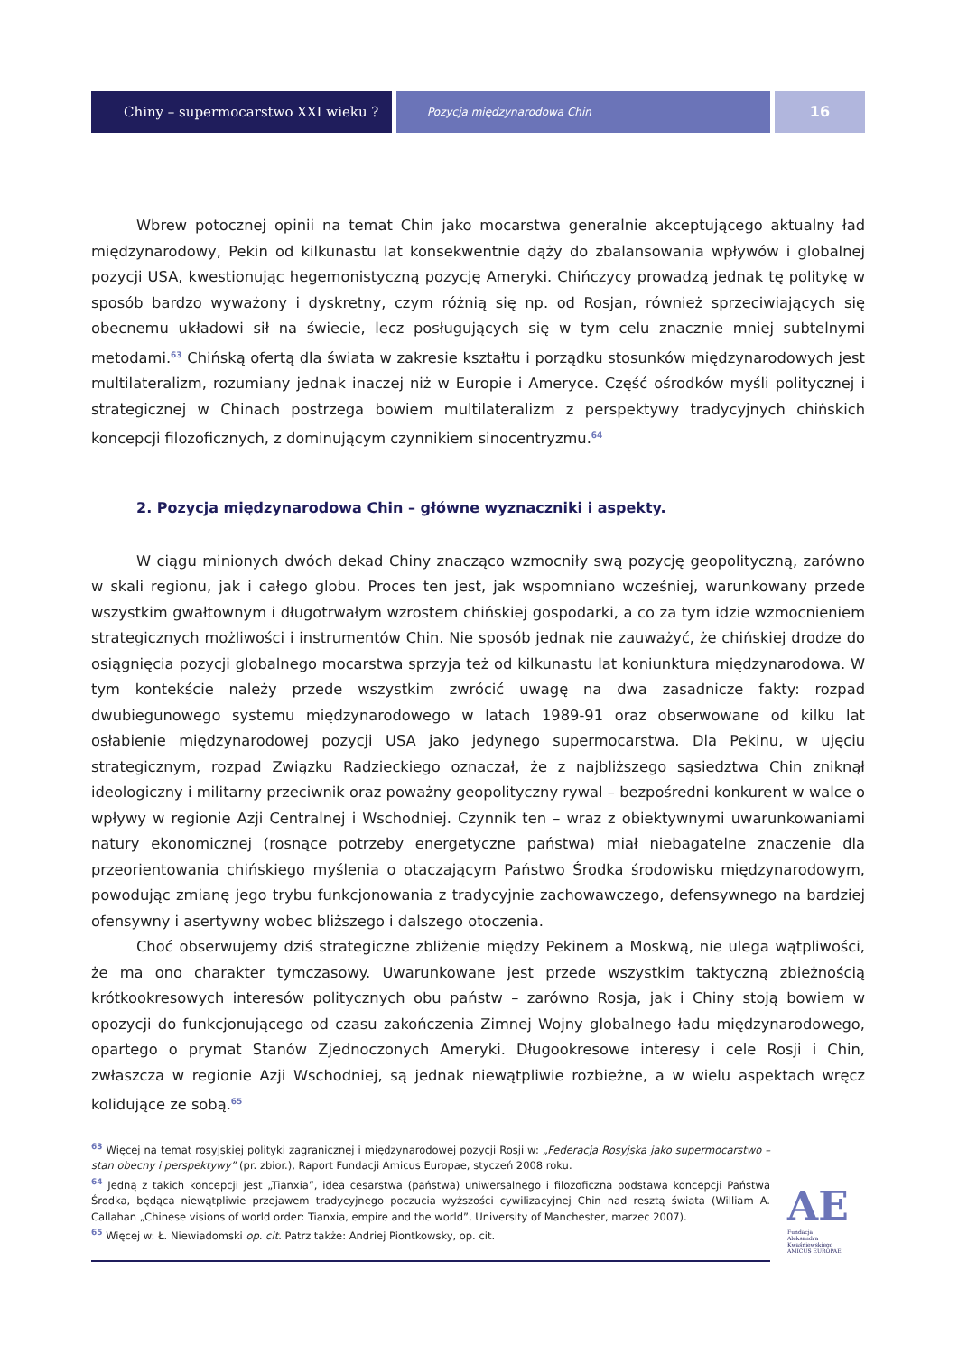Chiny – supermocarstwo XXI wieku ?
Pozycja międzynarodowa Chin
16
Wbrew potocznej opinii na temat Chin jako mocarstwa generalnie akceptującego aktualny ład międzynarodowy, Pekin od kilkunastu lat konsekwentnie dąży do zbalansowania wpływów i globalnej pozycji USA, kwestionując hegemonistyczną pozycję Ameryki. Chińczycy prowadzą jednak tę politykę w sposób bardzo wyważony i dyskretny, czym różnią się np. od Rosjan, również sprzeciwiających się obecnemu układowi sił na świecie, lecz posługujących się w tym celu znacznie mniej subtelnymi metodami.<sup>63</sup> Chińską ofertą dla świata w zakresie kształtu i porządku stosunków międzynarodowych jest multilateralizm, rozumiany jednak inaczej niż w Europie i Ameryce. Część ośrodków myśli politycznej i strategicznej w Chinach postrzega bowiem multilateralizm z perspektywy tradycyjnych chińskich koncepcji filozoficznych, z dominującym czynnikiem sinocentryzmu.<sup>64</sup>
2. Pozycja międzynarodowa Chin – główne wyznaczniki i aspekty.
W ciągu minionych dwóch dekad Chiny znacząco wzmocniły swą pozycję geopolityczną, zarówno w skali regionu, jak i całego globu. Proces ten jest, jak wspomniano wcześniej, warunkowany przede wszystkim gwałtownym i długotrwałym wzrostem chińskiej gospodarki, a co za tym idzie wzmocnieniem strategicznych możliwości i instrumentów Chin. Nie sposób jednak nie zauważyć, że chińskiej drodze do osiągnięcia pozycji globalnego mocarstwa sprzyja też od kilkunastu lat koniunktura międzynarodowa. W tym kontekście należy przede wszystkim zwrócić uwagę na dwa zasadnicze fakty: rozpad dwubiegunowego systemu międzynarodowego w latach 1989-91 oraz obserwowane od kilku lat osłabienie międzynarodowej pozycji USA jako jedynego supermocarstwa. Dla Pekinu, w ujęciu strategicznym, rozpad Związku Radzieckiego oznaczał, że z najbliższego sąsiedztwa Chin zniknął ideologiczny i militarny przeciwnik oraz poważny geopolityczny rywal – bezpośredni konkurent w walce o wpływy w regionie Azji Centralnej i Wschodniej. Czynnik ten – wraz z obiektywnymi uwarunkowaniami natury ekonomicznej (rosnące potrzeby energetyczne państwa) miał niebagatelne znaczenie dla przeorientowania chińskiego myślenia o otaczającym Państwo Środka środowisku międzynarodowym, powodując zmianę jego trybu funkcjonowania z tradycyjnie zachowawczego, defensywnego na bardziej ofensywny i asertywny wobec bliższego i dalszego otoczenia.
Choć obserwujemy dziś strategiczne zbliżenie między Pekinem a Moskwą, nie ulega wątpliwości, że ma ono charakter tymczasowy. Uwarunkowane jest przede wszystkim taktyczną zbieżnością krótkookresowych interesów politycznych obu państw – zarówno Rosja, jak i Chiny stoją bowiem w opozycji do funkcjonującego od czasu zakończenia Zimnej Wojny globalnego ładu międzynarodowego, opartego o prymat Stanów Zjednoczonych Ameryki. Długookresowe interesy i cele Rosji i Chin, zwłaszcza w regionie Azji Wschodniej, są jednak niewątpliwie rozbieżne, a w wielu aspektach wręcz kolidujące ze sobą.<sup>65</sup>
<sup>63</sup> Więcej na temat rosyjskiej polityki zagranicznej i międzynarodowej pozycji Rosji w: „Federacja Rosyjska jako supermocarstwo – stan obecny i perspektywy” (pr. zbior.), Raport Fundacji Amicus Europae, styczeń 2008 roku.
<sup>64</sup> Jedną z takich koncepcji jest „Tianxia”, idea cesarstwa (państwa) uniwersalnego i filozoficzna podstawa koncepcji Państwa Środka, będąca niewątpliwie przejawem tradycyjnego poczucia wyższości cywilizacyjnej Chin nad resztą świata (William A. Callahan „Chinese visions of world order: Tianxia, empire and the world”, University of Manchester, marzec 2007).
<sup>65</sup> Więcej w: Ł. Niewiadomski op. cit. Patrz także: Andriej Piontkowsky, op. cit.
AE
Fundacja
Aleksandra Kwaśniewskiego
AMICUS EUROPAE